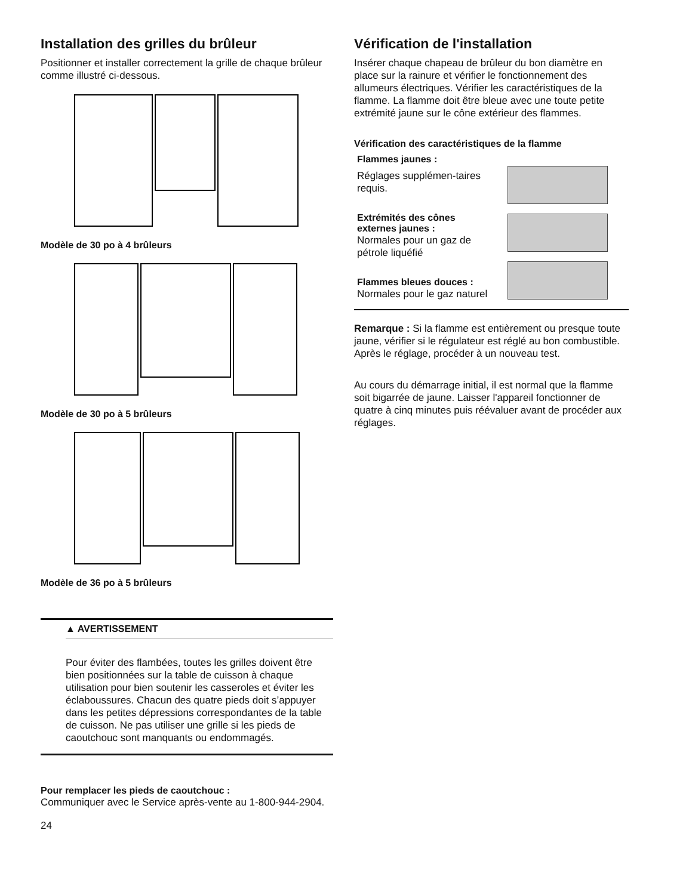Installation des grilles du brûleur
Positionner et installer correctement la grille de chaque brûleur comme illustré ci-dessous.
Modèle de 30 po à 4 brûleurs
Modèle de 30 po à 5 brûleurs
Modèle de 36 po à 5 brûleurs
▲ AVERTISSEMENT
Pour éviter des flambées, toutes les grilles doivent être bien positionnées sur la table de cuisson à chaque utilisation pour bien soutenir les casseroles et éviter les éclaboussures. Chacun des quatre pieds doit s’appuyer dans les petites dépressions correspondantes de la table de cuisson. Ne pas utiliser une grille si les pieds de caoutchouc sont manquants ou endommagés.
Pour remplacer les pieds de caoutchouc :
Communiquer avec le Service après-vente au 1-800-944-2904.
24
Vérification de l'installation
Insérer chaque chapeau de brûleur du bon diamètre en place sur la rainure et vérifier le fonctionnement des allumeurs électriques. Vérifier les caractéristiques de la flamme. La flamme doit être bleue avec une toute petite extrémité jaune sur le cône extérieur des flammes.
Vérification des caractéristiques de la flamme
Flammes jaunes :
Réglages supplémen-taires requis.
Extrémités des cônes externes jaunes :
Normales pour un gaz de pétrole liquéfié
Flammes bleues douces :
Normales pour le gaz naturel
Remarque : Si la flamme est entièrement ou presque toute jaune, vérifier si le régulateur est réglé au bon combustible. Après le réglage, procéder à un nouveau test.
Au cours du démarrage initial, il est normal que la flamme soit bigarrée de jaune. Laisser l'appareil fonctionner de quatre à cinq minutes puis réévaluer avant de procéder aux réglages.